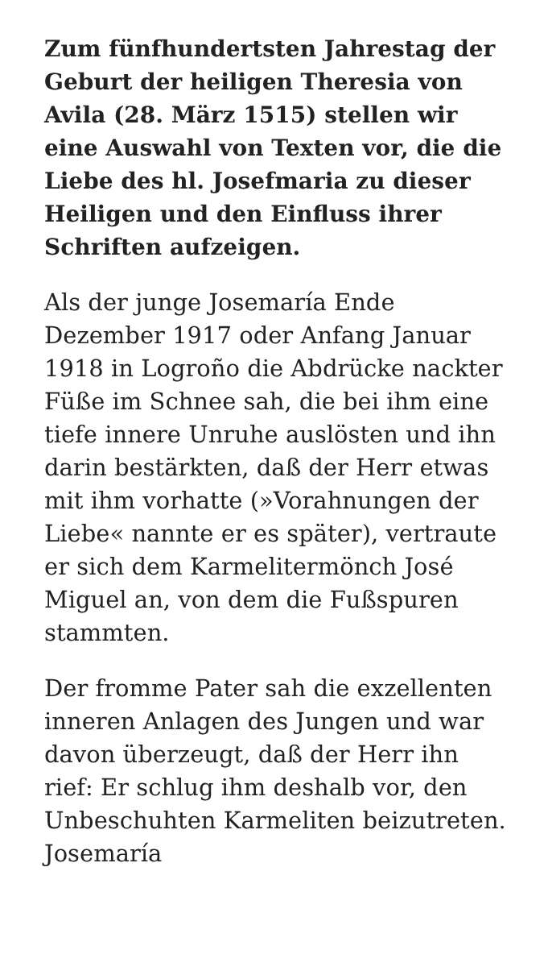Zum fünfhundertsten Jahrestag der Geburt der heiligen Theresia von Avila (28. März 1515) stellen wir eine Auswahl von Texten vor, die die Liebe des hl. Josefmaria zu dieser Heiligen und den Einfluss ihrer Schriften aufzeigen.
Als der junge Josemaría Ende Dezember 1917 oder Anfang Januar 1918 in Logroño die Abdrücke nackter Füße im Schnee sah, die bei ihm eine tiefe innere Unruhe auslösten und ihn darin bestärkten, daß der Herr etwas mit ihm vorhatte (»Vorahnungen der Liebe« nannte er es später), vertraute er sich dem Karmelitermönch José Miguel an, von dem die Fußspuren stammten.
Der fromme Pater sah die exzellenten inneren Anlagen des Jungen und war davon überzeugt, daß der Herr ihn rief: Er schlug ihm deshalb vor, den Unbeschuhten Karmeliten beizutreten. Josemaría